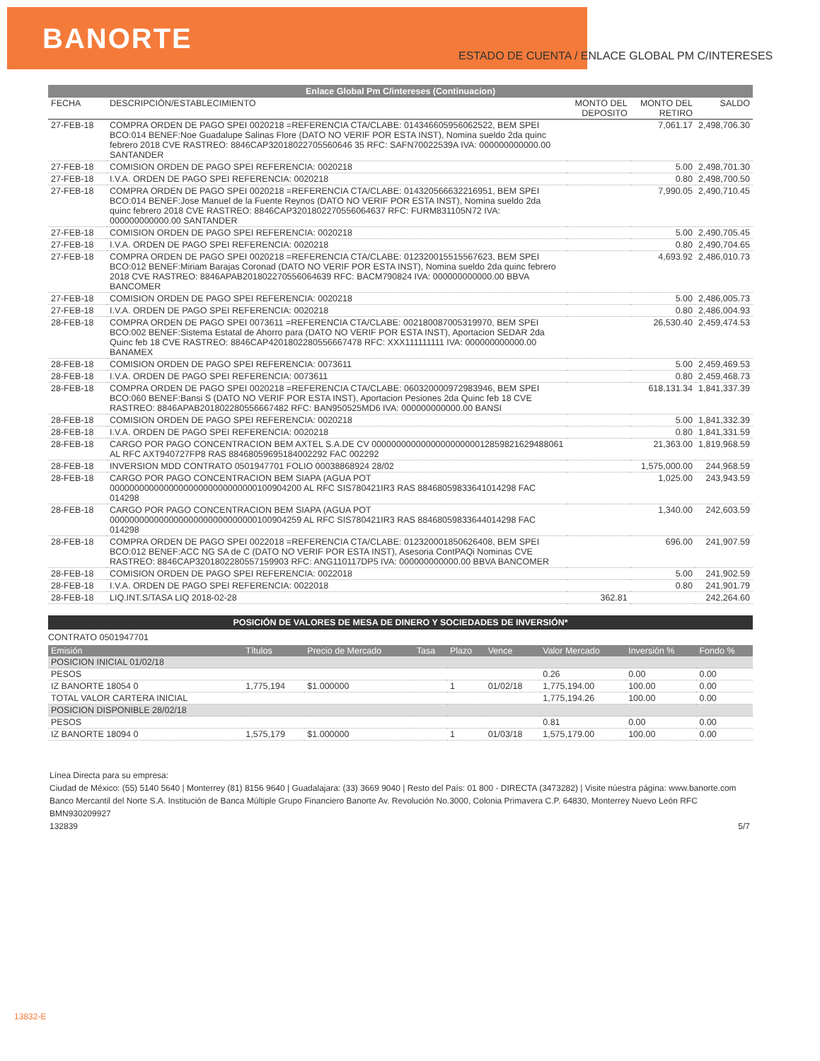BANORTE
ESTADO DE CUENTA / ENLACE GLOBAL PM C/INTERESES
Enlace Global Pm C/intereses (Continuacion)
| FECHA | DESCRIPCIÓN/ESTABLECIMIENTO | MONTO DEL DEPOSITO | MONTO DEL RETIRO | SALDO |
| --- | --- | --- | --- | --- |
| 27-FEB-18 | COMPRA ORDEN DE PAGO SPEI 0020218 =REFERENCIA CTA/CLABE: 014346605956062522, BEM SPEI BCO:014 BENEF:Noe Guadalupe Salinas Flore (DATO NO VERIF POR ESTA INST), Nomina sueldo 2da quinc febrero 2018 CVE RASTREO: 8846CAP32018022705560646 35 RFC: SAFN70022539A IVA: 000000000000.00 SANTANDER | | 7,061.17 | 2,498,706.30 |
| 27-FEB-18 | COMISION ORDEN DE PAGO SPEI REFERENCIA: 0020218 | | 5.00 | 2,498,701.30 |
| 27-FEB-18 | I.V.A. ORDEN DE PAGO SPEI REFERENCIA: 0020218 | | 0.80 | 2,498,700.50 |
| 27-FEB-18 | COMPRA ORDEN DE PAGO SPEI 0020218 =REFERENCIA CTA/CLABE: 014320566632216951, BEM SPEI BCO:014 BENEF:Jose Manuel de la Fuente Reynos (DATO NO VERIF POR ESTA INST), Nomina sueldo 2da quinc febrero 2018 CVE RASTREO: 8846CAP3201802270556064637 RFC: FURM831105N72 IVA: 000000000000.00 SANTANDER | | 7,990.05 | 2,490,710.45 |
| 27-FEB-18 | COMISION ORDEN DE PAGO SPEI REFERENCIA: 0020218 | | 5.00 | 2,490,705.45 |
| 27-FEB-18 | I.V.A. ORDEN DE PAGO SPEI REFERENCIA: 0020218 | | 0.80 | 2,490,704.65 |
| 27-FEB-18 | COMPRA ORDEN DE PAGO SPEI 0020218 =REFERENCIA CTA/CLABE: 012320015515567623, BEM SPEI BCO:012 BENEF:Miriam Barajas Coronad (DATO NO VERIF POR ESTA INST), Nomina sueldo 2da quinc febrero 2018 CVE RASTREO: 8846APAB201802270556064639 RFC: BACM790824 IVA: 000000000000.00 BBVA BANCOMER | | 4,693.92 | 2,486,010.73 |
| 27-FEB-18 | COMISION ORDEN DE PAGO SPEI REFERENCIA: 0020218 | | 5.00 | 2,486,005.73 |
| 27-FEB-18 | I.V.A. ORDEN DE PAGO SPEI REFERENCIA: 0020218 | | 0.80 | 2,486,004.93 |
| 28-FEB-18 | COMPRA ORDEN DE PAGO SPEI 0073611 =REFERENCIA CTA/CLABE: 002180087005319970, BEM SPEI BCO:002 BENEF:Sistema Estatal de Ahorro para (DATO NO VERIF POR ESTA INST), Aportacion SEDAR 2da Quinc feb 18 CVE RASTREO: 8846CAP4201802280556667478 RFC: XXX111111111 IVA: 000000000000.00 BANAMEX | | 26,530.40 | 2,459,474.53 |
| 28-FEB-18 | COMISION ORDEN DE PAGO SPEI REFERENCIA: 0073611 | | 5.00 | 2,459,469.53 |
| 28-FEB-18 | I.V.A. ORDEN DE PAGO SPEI REFERENCIA: 0073611 | | 0.80 | 2,459,468.73 |
| 28-FEB-18 | COMPRA ORDEN DE PAGO SPEI 0020218 =REFERENCIA CTA/CLABE: 060320000972983946, BEM SPEI BCO:060 BENEF:Bansi S (DATO NO VERIF POR ESTA INST), Aportacion Pesiones 2da Quinc feb 18 CVE RASTREO: 8846APAB201802280556667482 RFC: BAN950525MD6 IVA: 000000000000.00 BANSI | | 618,131.34 | 1,841,337.39 |
| 28-FEB-18 | COMISION ORDEN DE PAGO SPEI REFERENCIA: 0020218 | | 5.00 | 1,841,332.39 |
| 28-FEB-18 | I.V.A. ORDEN DE PAGO SPEI REFERENCIA: 0020218 | | 0.80 | 1,841,331.59 |
| 28-FEB-18 | CARGO POR PAGO CONCENTRACION BEM AXTEL S.A.DE CV 000000000000000000000012859821629488061 AL RFC AXT940727FP8 RAS 88468059695184002292 FAC 002292 | | 21,363.00 | 1,819,968.59 |
| 28-FEB-18 | INVERSION MDD CONTRATO 0501947701 FOLIO 00038868924 28/02 | | 1,575,000.00 | 244,968.59 |
| 28-FEB-18 | CARGO POR PAGO CONCENTRACION BEM SIAPA (AGUA POT 000000000000000000000000000000100904200 AL RFC SIS780421IR3 RAS 88468059833641014298 FAC 014298 | | 1,025.00 | 243,943.59 |
| 28-FEB-18 | CARGO POR PAGO CONCENTRACION BEM SIAPA (AGUA POT 000000000000000000000000000000100904259 AL RFC SIS780421IR3 RAS 88468059833644014298 FAC 014298 | | 1,340.00 | 242,603.59 |
| 28-FEB-18 | COMPRA ORDEN DE PAGO SPEI 0022018 =REFERENCIA CTA/CLABE: 012320001850626408, BEM SPEI BCO:012 BENEF:ACC NG SA de C (DATO NO VERIF POR ESTA INST), Asesoria ContPAQi Nominas CVE RASTREO: 8846CAP3201802280557159903 RFC: ANG110117DP5 IVA: 000000000000.00 BBVA BANCOMER | | 696.00 | 241,907.59 |
| 28-FEB-18 | COMISION ORDEN DE PAGO SPEI REFERENCIA: 0022018 | | 5.00 | 241,902.59 |
| 28-FEB-18 | I.V.A. ORDEN DE PAGO SPEI REFERENCIA: 0022018 | | 0.80 | 241,901.79 |
| 28-FEB-18 | LIQ.INT.S/TASA LIQ 2018-02-28 | 362.81 | | 242,264.60 |
POSICIÓN DE VALORES DE MESA DE DINERO Y SOCIEDADES DE INVERSIÓN*
CONTRATO 0501947701
| Emisión | Títulos | Precio de Mercado | Tasa | Plazo | Vence | Valor Mercado | Inversión % | Fondo % |
| --- | --- | --- | --- | --- | --- | --- | --- | --- |
| POSICION INICIAL 01/02/18 | | | | | | | | |
| PESOS | | | | | | 0.26 | 0.00 | 0.00 |
| IZ BANORTE 18054 0 | 1,775,194 | $1.000000 | | 1 | 01/02/18 | 1,775,194.00 | 100.00 | 0.00 |
| TOTAL VALOR CARTERA INICIAL | | | | | | 1,775,194.26 | 100.00 | 0.00 |
| POSICION DISPONIBLE 28/02/18 | | | | | | | | |
| PESOS | | | | | | 0.81 | 0.00 | 0.00 |
| IZ BANORTE 18094 0 | 1,575,179 | $1.000000 | | 1 | 01/03/18 | 1,575,179.00 | 100.00 | 0.00 |
Línea Directa para su empresa:
Ciudad de México: (55) 5140 5640 | Monterrey (81) 8156 9640 | Guadalajara: (33) 3669 9040 | Resto del País: 01 800 - DIRECTA (3473282) | Visite núestra página: www.banorte.com
Banco Mercantil del Norte S.A. Institución de Banca Múltiple Grupo Financiero Banorte Av. Revolución No.3000, Colonia Primavera C.P. 64830, Monterrey Nuevo León RFC BMN930209927
132839 5/7
13832-E